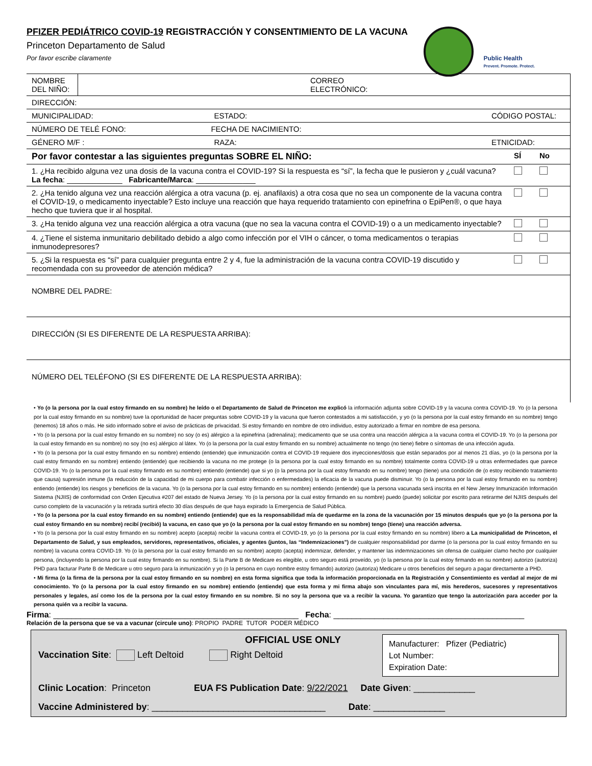PFIZER PEDIÁTRICO COVID-19 REGISTRACCIÓN Y CONSENTIMIENTO DE LA VACUNA
Princeton Departamento de Salud
Por favor escribe claramente
Public Health
Prevent. Promote. Protect.
| NOMBRE DEL NIÑO: | CORREO ELECTRÓNICO: | | | | |
| DIRECCIÓN: | | | | | |
| MUNICIPALIDAD: | | ESTADO: | CÓDIGO POSTAL: | | |
| NÚMERO DE TELÉ FONO: FECHA DE NACIMIENTO: | | | | | |
| GÉNERO M/F : | | RAZA: | ETNICIDAD: | | |
| Por favor contestar a las siguientes preguntas SOBRE EL NIÑO: | | | | SÍ | No |
| 1. ¿Ha recibido alguna vez una dosis de la vacuna contra el COVID-19? Si la respuesta es “sí”, la fecha que le pusieron y ¿cuál vacuna? La fecha : _____________ Fabricante/Marca : ______________ | | | | | |
| 2. ¿Ha tenido alguna vez una reacción alérgica a otra vacuna (p. ej. anafilaxis) a otra cosa que no sea un componente de la vacuna contra el COVID-19, o medicamento inyectable? Esto incluye una reacción que haya requerido tratamiento con epinefrina o EpiPen®, o que haya hecho que tuviera que ir al hospital. | | | | | |
| 3. ¿Ha tenido alguna vez una reacción alérgica a otra vacuna (que no sea la vacuna contra el COVID-19) o a un medicamento inyectable? | | | | | |
| 4. ¿Tiene el sistema inmunitario debilitado debido a algo como infección por el VIH o cáncer, o toma medicamentos o terapias inmunodepresores? | | | | | |
| 5. ¿Si la respuesta es “sí” para cualquier pregunta entre 2 y 4, fue la administración de la vacuna contra COVID-19 discutido y recomendada con su proveedor de atención médica? | | | | | |
| NOMBRE DEL PADRE: | | | | | |
| DIRECCIÓN (SI ES DIFERENTE DE LA RESPUESTA ARRIBA): | | | | | |
| NÚMERO DEL TELÉFONO (SI ES DIFERENTE DE LA RESPUESTA ARRIBA): | | | | | |
• Yo (o la persona por la cual estoy firmando en su nombre) he leído o el Departamento de Salud de Princeton me explicó la información adjunta sobre COVID-19 y la vacuna contra COVID-19. Yo (o la persona por la cual estoy firmando en su nombre) tuve la oportunidad de hacer preguntas sobre COVID-19 y la vacuna que fueron contestados a mi satisfacción, y yo (o la persona por la cual estoy firmando en su nombre) tengo (tenemos) 18 años o más. He sido informado sobre el aviso de prácticas de privacidad. Si estoy firmando en nombre de otro individuo, estoy autorizado a firmar en nombre de esa persona.
• Yo (o la persona por la cual estoy firmando en su nombre) no soy (o es) alérgico a la epinefrina (adrenalina); medicamento que se usa contra una reacción alérgica a la vacuna contra el COVID-19. Yo (o la persona por la cual estoy firmando en su nombre) no soy (no es) alérgico al látex. Yo (o la persona por la cual estoy firmando en su nombre) actualmente no tengo (no tiene) fiebre o síntomas de una infección aguda.
• Yo (o la persona por la cual estoy firmando en su nombre) entiendo (entiende) que inmunización contra el COVID-19 requiere dos inyecciones/dosis que están separados por al menos 21 días, yo (o la persona por la cual estoy firmando en su nombre) entiendo (entiende) que recibiendo la vacuna no me protege (o la persona por la cual estoy firmando en su nombre) totalmente contra COVID-19 u otras enfermedades que parece COVID-19. Yo (o la persona por la cual estoy firmando en su nombre) entiendo (entiende) que si yo (o la persona por la cual estoy firmando en su nombre) tengo (tiene) una condición de (o estoy recibiendo tratamiento que causa) supresión inmune (la reducción de la capacidad de mi cuerpo para combatir infección o enfermedades) la eficacia de la vacuna puede disminuir. Yo (o la persona por la cual estoy firmando en su nombre) entiendo (entiende) los riesgos y beneficios de la vacuna. Yo (o la persona por la cual estoy firmando en su nombre) entiendo (entiende) que la persona vacunada será inscrita en el New Jersey Inmunización Información Sistema (NJIIS) de conformidad con Orden Ejecutiva #207 del estado de Nueva Jersey. Yo (o la persona por la cual estoy firmando en su nombre) puedo (puede) solicitar por escrito para retirarme del NJIIS después del curso completo de la vacunación y la retirada surtirá efecto 30 días después de que haya expirado la Emergencia de Salud Pública.
• Yo (o la persona por la cual estoy firmando en su nombre) entiendo (entiende) que es la responsabilidad mía de quedarme en la zona de la vacunación por 15 minutos después que yo (o la persona por la cual estoy firmando en su nombre) recibí (recibió) la vacuna, en caso que yo (o la persona por la cual estoy firmando en su nombre) tengo (tiene) una reacción adversa.
• Yo (o la persona por la cual estoy firmando en su nombre) acepto (acepta) recibir la vacuna contra el COVID-19, yo (o la persona por la cual estoy firmando en su nombre) libero a La municipalidad de Princeton, el Departamento de Salud, y sus empleados, servidores, representativos, oficiales, y agentes (juntos, las “Indemnizaciones”) de cualquier responsabilidad por darme (o la persona por la cual estoy firmando en su nombre) la vacuna contra COVID-19. Yo (o la persona por la cual estoy firmando en su nombre) acepto (acepta) indemnizar, defender, y mantener las indemnizaciones sin ofensa de cualquier clamo hecho por cualquier persona, (incluyendo la persona por la cual estoy firmando en su nombre). Si la Parte B de Medicare es elegible, u otro seguro está proveído, yo (o la persona por la cual estoy firmando en su nombre) autorizo (autoriza) PHD para facturar Parte B de Medicare u otro seguro para la inmunización y yo (o la persona en cuyo nombre estoy firmando) autorizo (autoriza) Medicare u otros beneficios del seguro a pagar directamente a PHD.
• Mi firma (o la firma de la persona por la cual estoy firmando en su nombre) en esta forma significa que toda la información proporcionada en la Registración y Consentimiento es verdad al mejor de mi conocimiento. Yo (o la persona por la cual estoy firmando en su nombre) entiendo (entiende) que esta forma y mi firma abajo son vinculantes para mí, mis herederos, sucesores y representativos personales y legales, así como los de la persona por la cual estoy firmando en su nombre. Si no soy la persona que va a recibir la vacuna. Yo garantizo que tengo la autorización para acceder por la persona quién va a recibir la vacuna.
Firma: ______________________________________________________ Fecha: __________________________________________
Relación de la persona que se va a vacunar (circule uno): PROPIO PADRE TUTOR PODER MÉDICO
OFFICIAL USE ONLY
Vaccination Site: Left Deltoid Right Deltoid
Manufacturer: Pfizer (Pediatric)
Lot Number:
Expiration Date:
Clinic Location: Princeton EUA FS Publication Date: 9/22/2021 Date Given: ____________
Vaccine Administered by: __________________________________ Date: ______________